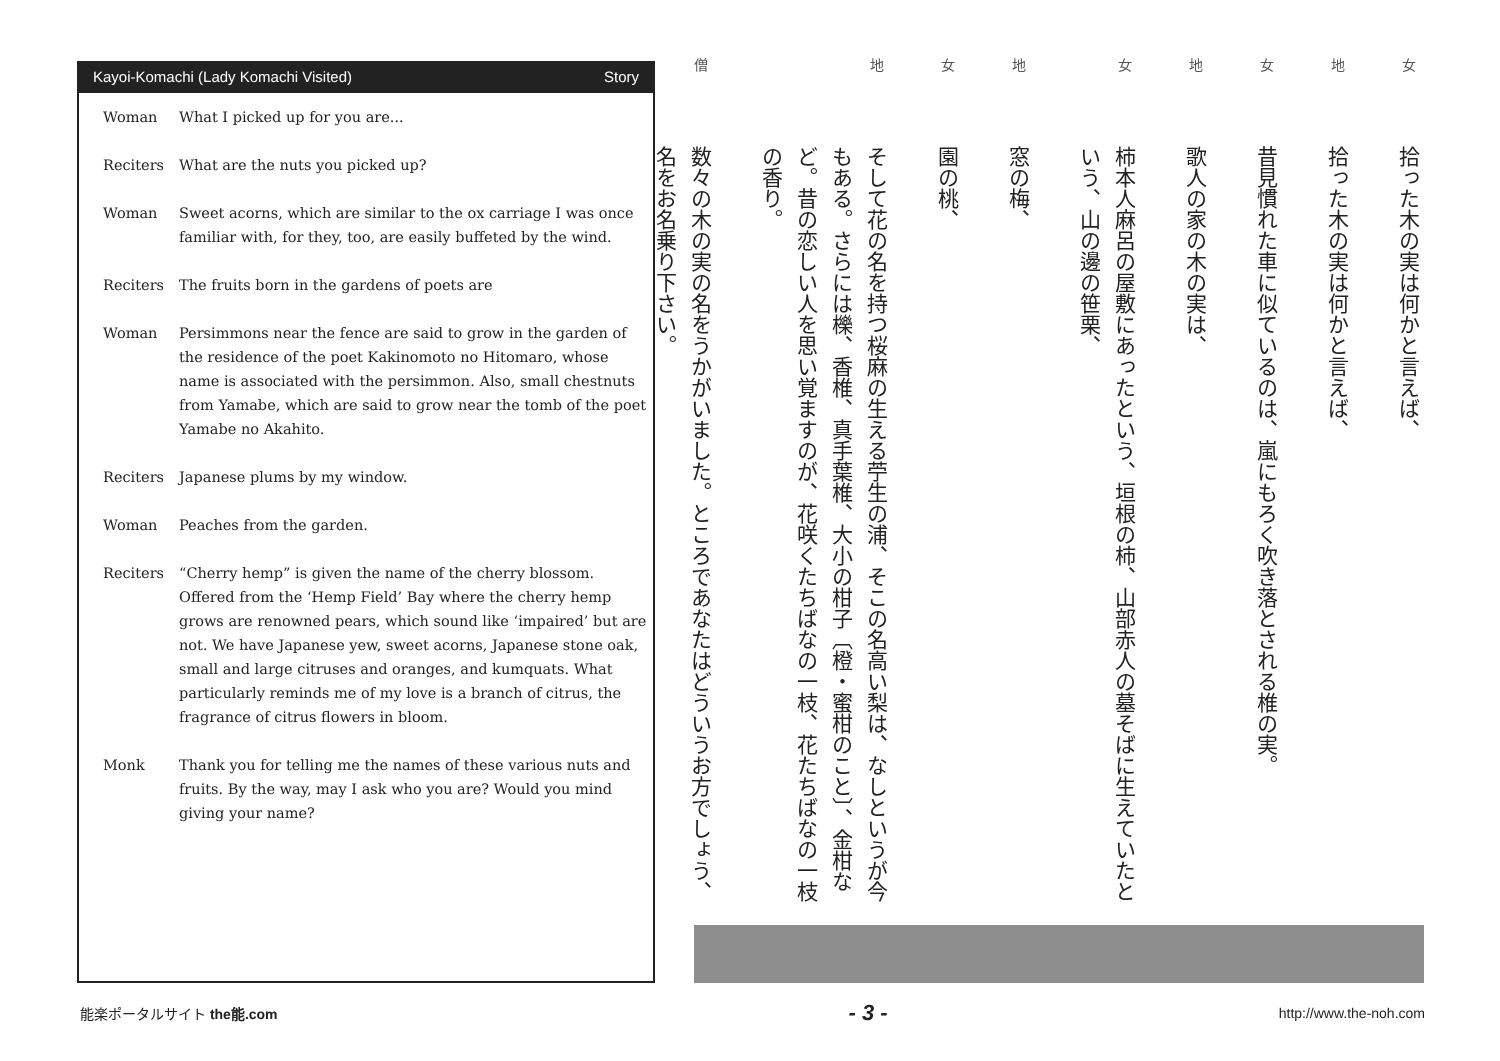Kayoi-Komachi (Lady Komachi Visited) Story
| Woman | What I picked up for you are... |
| Reciters | What are the nuts you picked up? |
| Woman | Sweet acorns, which are similar to the ox carriage I was once familiar with, for they, too, are easily buffeted by the wind. |
| Reciters | The fruits born in the gardens of poets are |
| Woman | Persimmons near the fence are said to grow in the garden of the residence of the poet Kakinomoto no Hitomaro, whose name is associated with the persimmon. Also, small chestnuts from Yamabe, which are said to grow near the tomb of the poet Yamabe no Akahito. |
| Reciters | Japanese plums by my window. |
| Woman | Peaches from the garden. |
| Reciters | “Cherry hemp” is given the name of the cherry blossom. Offered from the ‘Hemp Field’ Bay where the cherry hemp grows are renowned pears, which sound like ‘impaired’ but are not. We have Japanese yew, sweet acorns, Japanese stone oak, small and large citruses and oranges, and kumquats. What particularly reminds me of my love is a branch of citrus, the fragrance of citrus flowers in bloom. |
| Monk | Thank you for telling me the names of these various nuts and fruits. By the way, may I ask who you are? Would you mind giving your name? |
女拾った木の実は何かと言えば、
地拾った木の実は何かと言えば、
女昔見慣れた車に似ているのは、嵐にもろく吹き落とされる椎の実。
地歌人の家の木の実は、
女柿本人麻呂の屋敷にあったという、垣根の柿、山部赤人の墓そばに生えていたという、山の邊の笹栗、
地窓の梅、
女園の桃、
地そして花の名を持つ桜麻の生える苧生の浦、そこの名高い梨は、なしというが今もある。さらには櫟、香椎、真手葉椎、大小の柑子〔橙・蜜柑のこと〕、金柑など。昔の恋しい人を思い覚ますのが、花咲くたちばなの一枝、花たちばなの一枝の香り。
僧数々の木の実の名をうかがいました。ところであなたはどういうお方でしょう、名をお名乗り下さい。
能楽ポータルサイト the能.com - 3 - http://www.the-noh.com